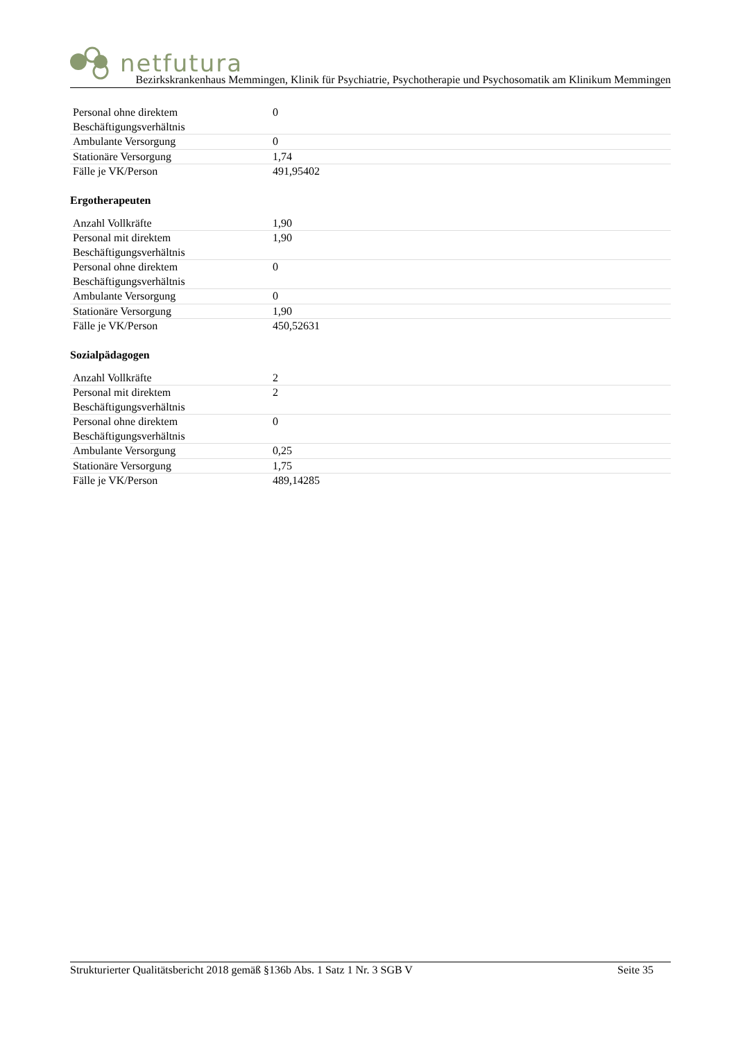netfutura
Bezirkskrankenhaus Memmingen, Klinik für Psychiatrie, Psychotherapie und Psychosomatik am Klinikum Memmingen
| Personal ohne direktem Beschäftigungsverhältnis | 0 |
| Ambulante Versorgung | 0 |
| Stationäre Versorgung | 1,74 |
| Fälle je VK/Person | 491,95402 |
Ergotherapeuten
| Anzahl Vollkräfte | 1,90 |
| Personal mit direktem Beschäftigungsverhältnis | 1,90 |
| Personal ohne direktem Beschäftigungsverhältnis | 0 |
| Ambulante Versorgung | 0 |
| Stationäre Versorgung | 1,90 |
| Fälle je VK/Person | 450,52631 |
Sozialpädagogen
| Anzahl Vollkräfte | 2 |
| Personal mit direktem Beschäftigungsverhältnis | 2 |
| Personal ohne direktem Beschäftigungsverhältnis | 0 |
| Ambulante Versorgung | 0,25 |
| Stationäre Versorgung | 1,75 |
| Fälle je VK/Person | 489,14285 |
Strukturierter Qualitätsbericht 2018 gemäß §136b Abs. 1 Satz 1 Nr. 3 SGB V Seite 35